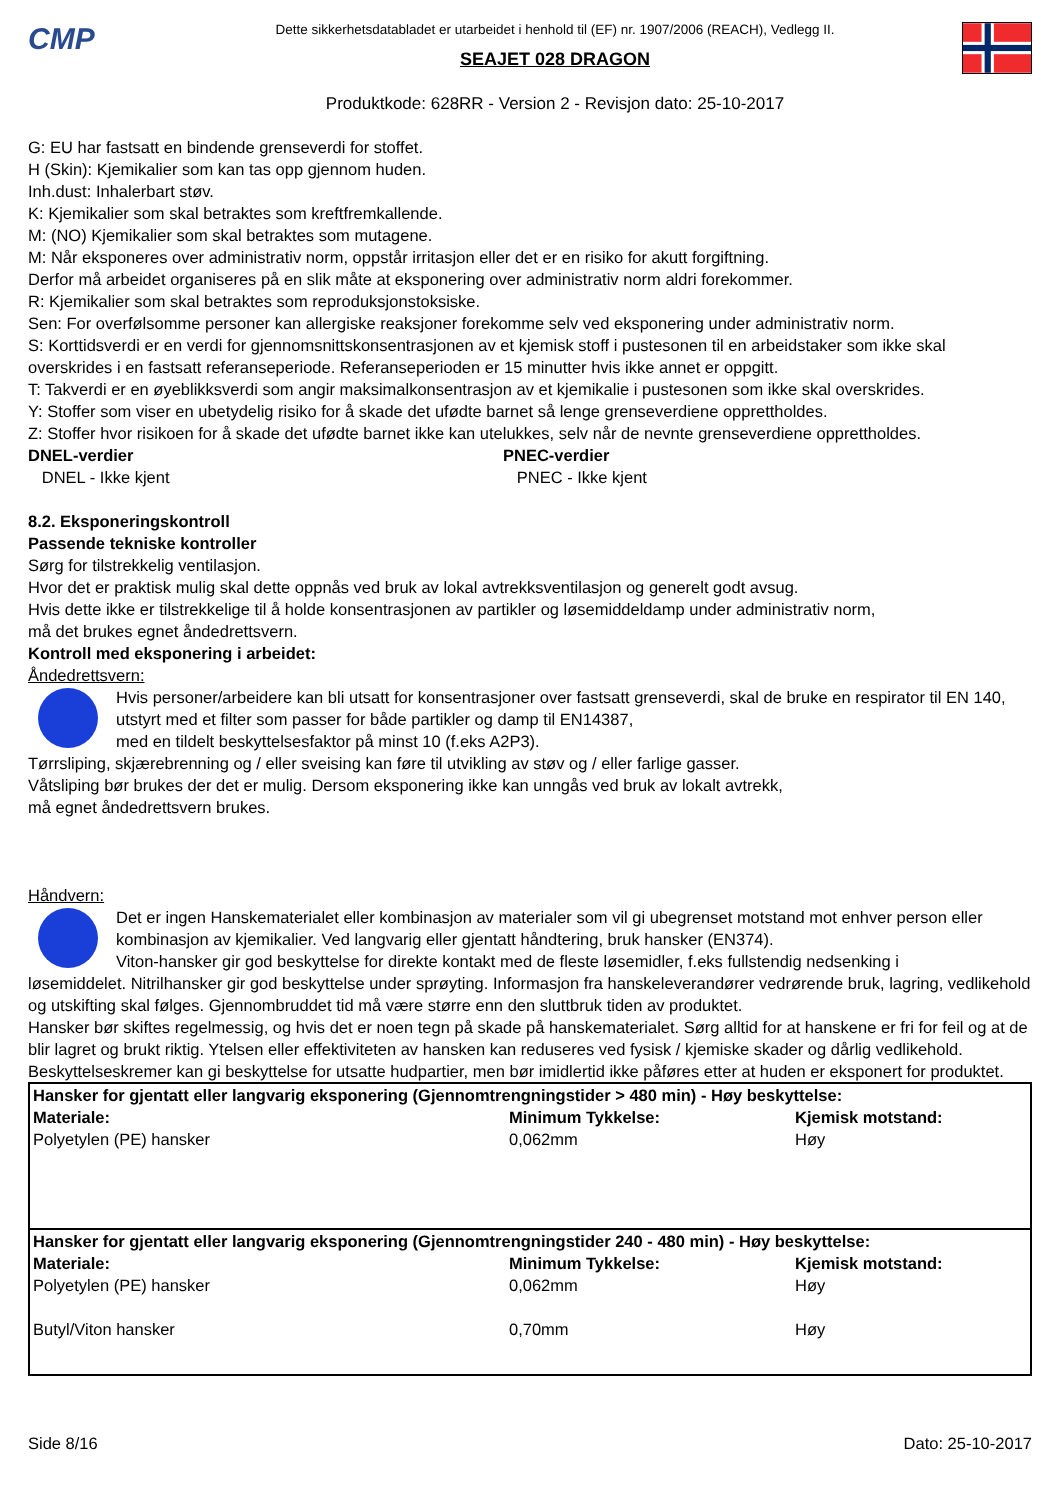CMP
Dette sikkerhetsdatabladet er utarbeidet i henhold til (EF) nr. 1907/2006 (REACH), Vedlegg II.
SEAJET 028 DRAGON
Produktkode: 628RR - Version 2 - Revisjon dato: 25-10-2017
G: EU har fastsatt en bindende grenseverdi for stoffet.
H (Skin): Kjemikalier som kan tas opp gjennom huden.
Inh.dust: Inhalerbart støv.
K: Kjemikalier som skal betraktes som kreftfremkallende.
M: (NO) Kjemikalier som skal betraktes som mutagene.
M: Når eksponeres over administrativ norm, oppstår irritasjon eller det er en risiko for akutt forgiftning.
Derfor må arbeidet organiseres på en slik måte at eksponering over administrativ norm aldri forekommer.
R: Kjemikalier som skal betraktes som reproduksjonstoksiske.
Sen: For overfølsomme personer kan allergiske reaksjoner forekomme selv ved eksponering under administrativ norm.
S: Korttidsverdi er en verdi for gjennomsnittskonsentrasjonen av et kjemisk stoff i pustesonen til en arbeidstaker som ikke skal overskrides i en fastsatt referanseperiode. Referanseperioden er 15 minutter hvis ikke annet er oppgitt.
T: Takverdi er en øyeblikksverdi som angir maksimalkonsentrasjon av et kjemikalie i pustesonen som ikke skal overskrides.
Y: Stoffer som viser en ubetydelig risiko for å skade det ufødte barnet så lenge grenseverdiene opprettholdes.
Z: Stoffer hvor risikoen for å skade det ufødte barnet ikke kan utelukkes, selv når de nevnte grenseverdiene opprettholdes.
DNEL-verdier
DNEL - Ikke kjent
PNEC-verdier
PNEC - Ikke kjent
8.2. Eksponeringskontroll
Passende tekniske kontroller
Sørg for tilstrekkelig ventilasjon.
Hvor det er praktisk mulig skal dette oppnås ved bruk av lokal avtrekksventilasjon og generelt godt avsug.
Hvis dette ikke er tilstrekkelige til å holde konsentrasjonen av partikler og løsemiddeldamp under administrativ norm,
må det brukes egnet åndedrettsvern.
Kontroll med eksponering i arbeidet:
Åndedrettsvern:
Hvis personer/arbeidere kan bli utsatt for konsentrasjoner over fastsatt grenseverdi, skal de bruke en respirator til EN 140, utstyrt med et filter som passer for både partikler og damp til EN14387,
med en tildelt beskyttelsesfaktor på minst 10 (f.eks A2P3).
Tørrsliping, skjærebrenning og / eller sveising kan føre til utvikling av støv og / eller farlige gasser.
Våtsliping bør brukes der det er mulig. Dersom eksponering ikke kan unngås ved bruk av lokalt avtrekk,
må egnet åndedrettsvern brukes.
Håndvern:
Det er ingen Hanskematerialet eller kombinasjon av materialer som vil gi ubegrenset motstand mot enhver person eller kombinasjon av kjemikalier. Ved langvarig eller gjentatt håndtering, bruk hansker (EN374).
Viton-hansker gir god beskyttelse for direkte kontakt med de fleste løsemidler, f.eks fullstendig nedsenking i
løsemiddelet. Nitrilhansker gir god beskyttelse under sprøyting. Informasjon fra hanskeleverandører vedrørende bruk, lagring, vedlikehold og utskifting skal følges. Gjennombruddet tid må være større enn den sluttbruk tiden av produktet.
Hansker bør skiftes regelmessig, og hvis det er noen tegn på skade på hanskematerialet. Sørg alltid for at hanskene er fri for feil og at de blir lagret og brukt riktig. Ytelsen eller effektiviteten av hansken kan reduseres ved fysisk / kjemiske skader og dårlig vedlikehold. Beskyttelseskremer kan gi beskyttelse for utsatte hudpartier, men bør imidlertid ikke påføres etter at huden er eksponert for produktet.
| Hansker for gjentatt eller langvarig eksponering (Gjennomtrengningstider > 480 min) - Høy beskyttelse: | | |
| Materiale: | Minimum Tykkelse: | Kjemisk motstand: |
| Polyetylen (PE) hansker | 0,062mm | Høy |
| Hansker for gjentatt eller langvarig eksponering (Gjennomtrengningstider 240 - 480 min) - Høy beskyttelse: | | |
| Materiale: | Minimum Tykkelse: | Kjemisk motstand: |
| Polyetylen (PE) hansker | 0,062mm | Høy |
| Butyl/Viton hansker | 0,70mm | Høy |
Side 8/16 Dato: 25-10-2017